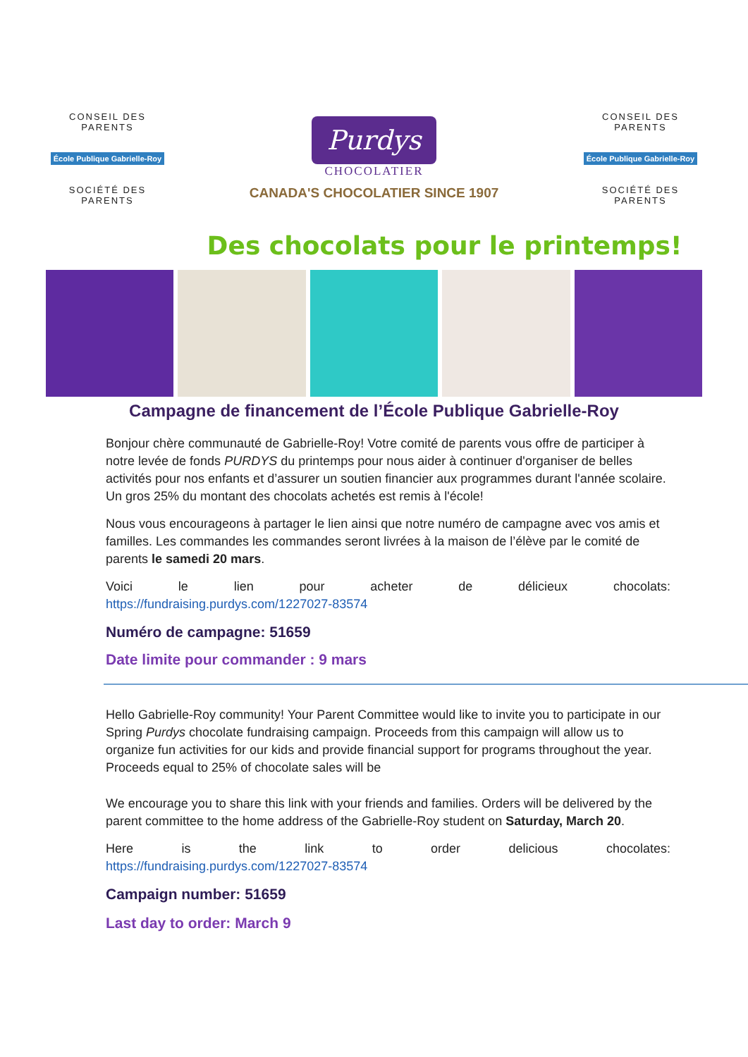CONSEIL DES PARENTS
École Publique Gabrielle-Roy
SOCIÉTÉ DES PARENTS
Purdys
CHOCOLATIER
CANADA'S CHOCOLATIER SINCE 1907
CONSEIL DES PARENTS
École Publique Gabrielle-Roy
SOCIÉTÉ DES PARENTS
Des chocolats pour le printemps!
Campagne de financement de l’École Publique Gabrielle-Roy
Bonjour chère communauté de Gabrielle-Roy! Votre comité de parents vous offre de participer à notre levée de fonds PURDYS du printemps pour nous aider à continuer d'organiser de belles activités pour nos enfants et d’assurer un soutien financier aux programmes durant l'année scolaire. Un gros 25% du montant des chocolats achetés est remis à l'école!
Nous vous encourageons à partager le lien ainsi que notre numéro de campagne avec vos amis et familles. Les commandes les commandes seront livrées à la maison de l’élève par le comité de parents le samedi 20 mars.
Voici le lien pour acheter de délicieux chocolats:
https://fundraising.purdys.com/1227027-83574
Numéro de campagne: 51659
Date limite pour commander : 9 mars
Hello Gabrielle-Roy community! Your Parent Committee would like to invite you to participate in our Spring Purdys chocolate fundraising campaign. Proceeds from this campaign will allow us to organize fun activities for our kids and provide financial support for programs throughout the year. Proceeds equal to 25% of chocolate sales will be
We encourage you to share this link with your friends and families. Orders will be delivered by the parent committee to the home address of the Gabrielle-Roy student on Saturday, March 20.
Here is the link to order delicious chocolates:
https://fundraising.purdys.com/1227027-83574
Campaign number: 51659
Last day to order: March 9